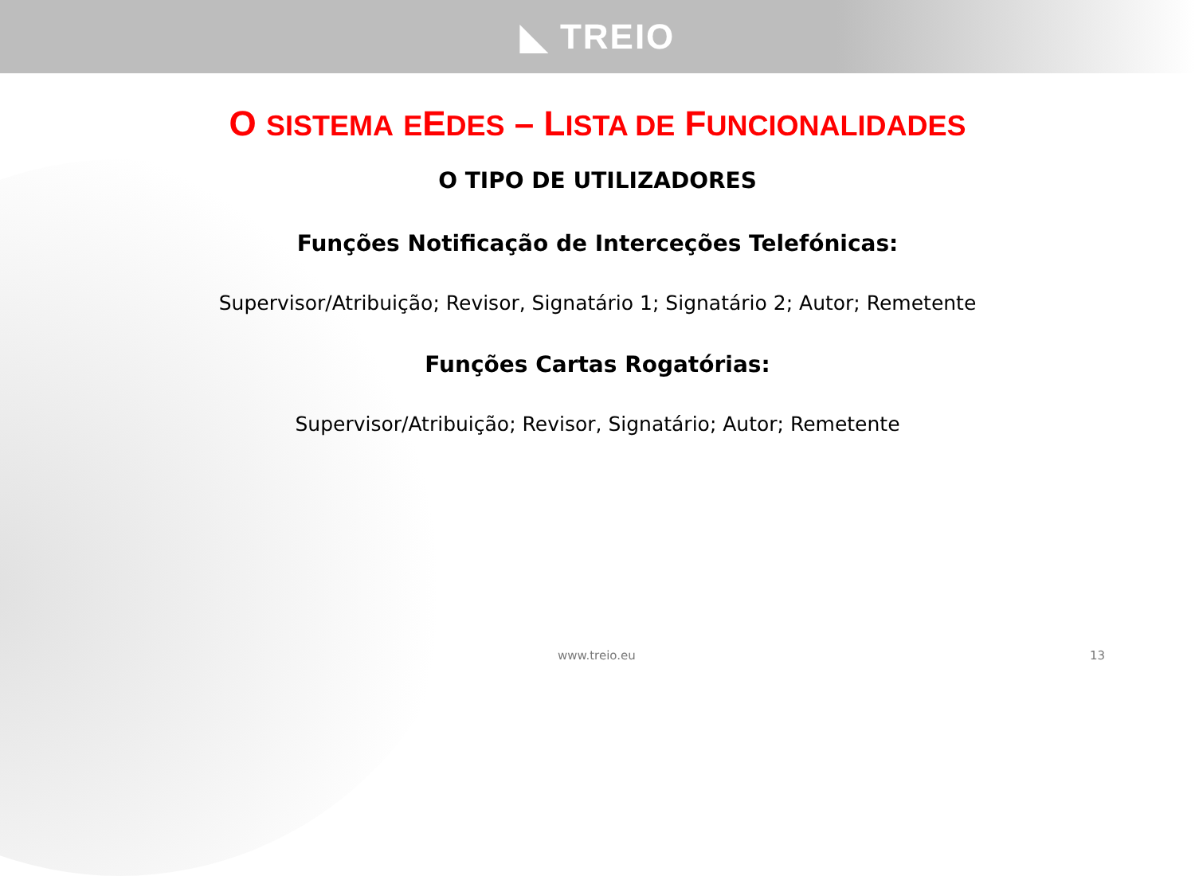◣ TREIO
O SISTEMA EEDES – LISTA DE FUNCIONALIDADES
O TIPO DE UTILIZADORES
Funções Notificação de Interceções Telefónicas:
Supervisor/Atribuição; Revisor, Signatário 1; Signatário 2; Autor; Remetente
Funções Cartas Rogatórias:
Supervisor/Atribuição; Revisor, Signatário; Autor; Remetente
www.treio.eu 13